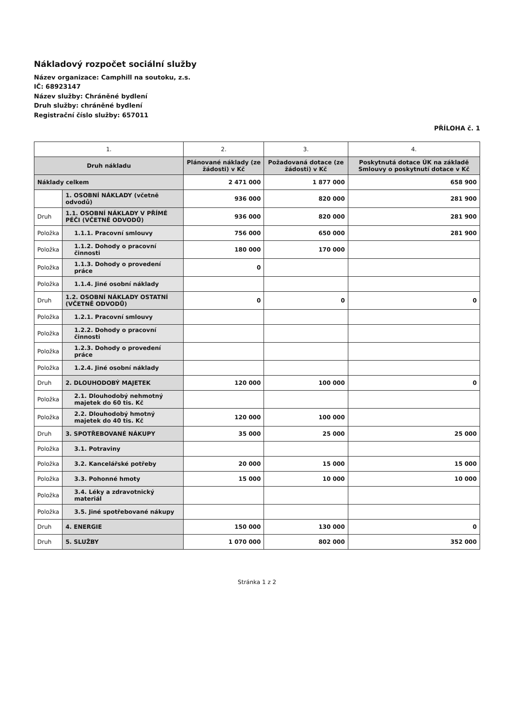Nákladový rozpočet sociální služby
Název organizace: Camphill na soutoku, z.s.
IČ: 68923147
Název služby: Chráněné bydlení
Druh služby: chráněné bydlení
Registrační číslo služby: 657011
PŘÍLOHA č. 1
| 1. | | 2. | 3. | 4. |
| --- | --- | --- | --- | --- |
| Druh nákladu | | Plánované náklady (ze žádosti) v Kč | Požadovaná dotace (ze žádosti) v Kč | Poskytnutá dotace ÚK na základě Smlouvy o poskytnutí dotace v Kč |
| Náklady celkem | | 2 471 000 | 1 877 000 | 658 900 |
| | 1. OSOBNÍ NÁKLADY (včetně odvodů) | 936 000 | 820 000 | 281 900 |
| Druh | 1.1. OSOBNÍ NÁKLADY V PŘÍMÉ PÉČI (VČETNĚ ODVODŮ) | 936 000 | 820 000 | 281 900 |
| Položka | 1.1.1. Pracovní smlouvy | 756 000 | 650 000 | 281 900 |
| Položka | 1.1.2. Dohody o pracovní činnosti | 180 000 | 170 000 | |
| Položka | 1.1.3. Dohody o provedení práce | 0 | | |
| Položka | 1.1.4. Jiné osobní náklady | | | |
| Druh | 1.2. OSOBNÍ NÁKLADY OSTATNÍ (VČETNĚ ODVODŮ) | 0 | 0 | 0 |
| Položka | 1.2.1. Pracovní smlouvy | | | |
| Položka | 1.2.2. Dohody o pracovní činnosti | | | |
| Položka | 1.2.3. Dohody o provedení práce | | | |
| Položka | 1.2.4. Jiné osobní náklady | | | |
| Druh | 2. DLOUHODOBÝ MAJETEK | 120 000 | 100 000 | 0 |
| Položka | 2.1. Dlouhodobý nehmotný majetek do 60 tis. Kč | | | |
| Položka | 2.2. Dlouhodobý hmotný majetek do 40 tis. Kč | 120 000 | 100 000 | |
| Druh | 3. SPOTŘEBOVANÉ NÁKUPY | 35 000 | 25 000 | 25 000 |
| Položka | 3.1. Potraviny | | | |
| Položka | 3.2. Kancelářské potřeby | 20 000 | 15 000 | 15 000 |
| Položka | 3.3. Pohonné hmoty | 15 000 | 10 000 | 10 000 |
| Položka | 3.4. Léky a zdravotnický materiál | | | |
| Položka | 3.5. Jiné spotřebované nákupy | | | |
| Druh | 4. ENERGIE | 150 000 | 130 000 | 0 |
| Druh | 5. SLUŽBY | 1 070 000 | 802 000 | 352 000 |
Stránka 1 z 2